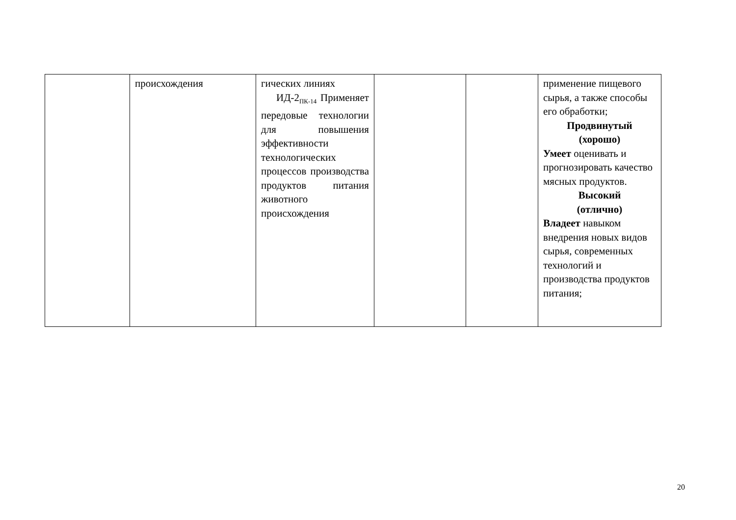| | происхождения | гических линиях ИД-2<sub>ПК-14</sub> Применяет передовые технологии для повышения эффективности технологических процессов производства продуктов питания животного происхождения | | | применение пищевого сырья, а также способы его обработки; Продвинутый (хорошо) Умеет оценивать и прогнозировать качество мясных продуктов. Высокий (отлично) Владеет навыком внедрения новых видов сырья, современных технологий и производства продуктов питания; |
20